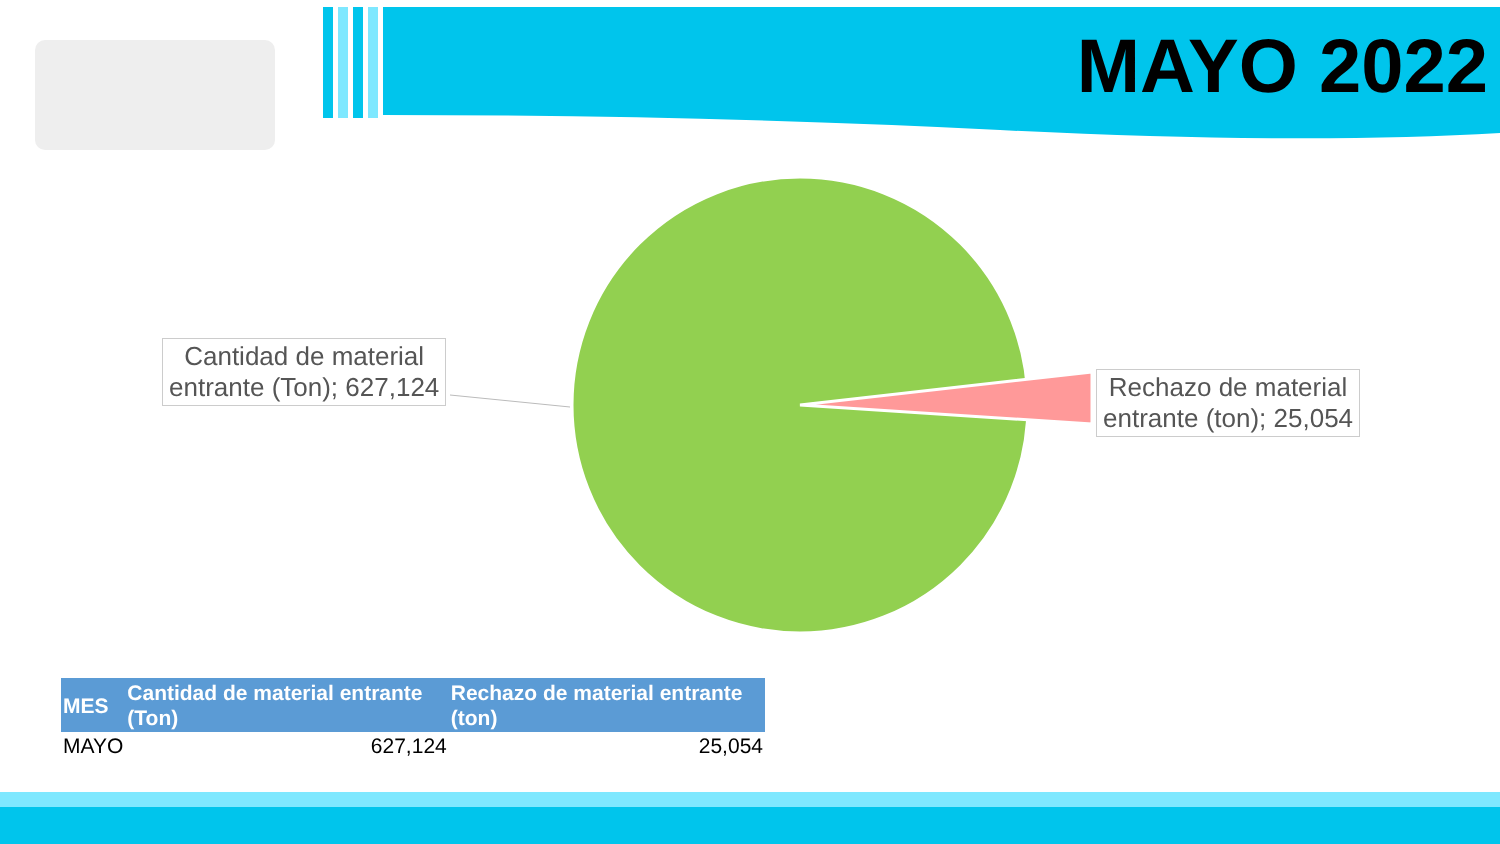MAYO 2022
Cantidad de material
entrante (Ton); 627,124
Rechazo de material
entrante (ton); 25,054
| MES | Cantidad de material entrante (Ton) | Rechazo de material entrante (ton) |
| --- | --- | --- |
| MAYO | 627,124 | 25,054 |